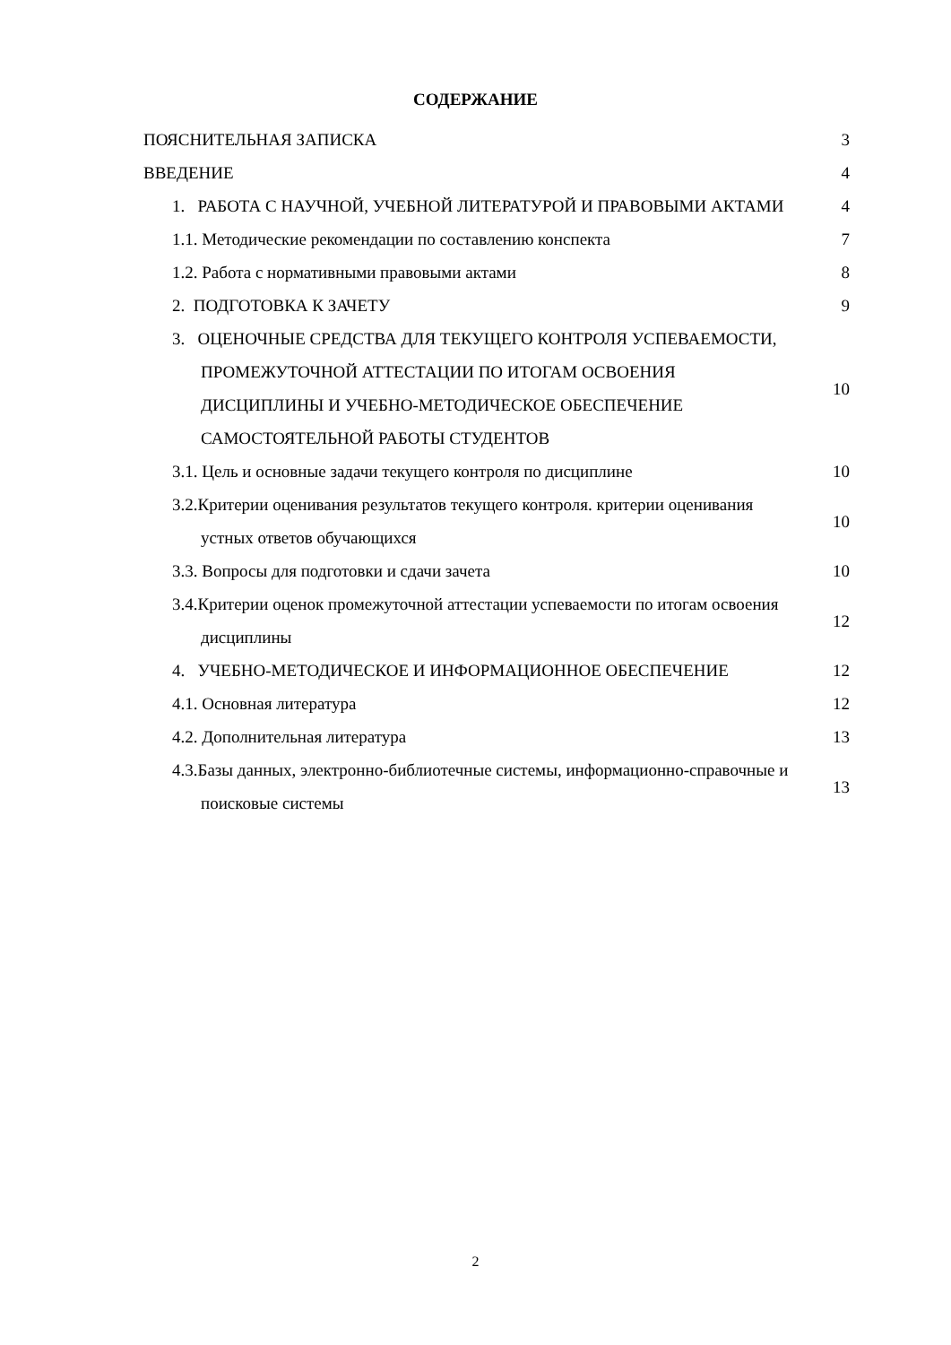СОДЕРЖАНИЕ
| ПОЯСНИТЕЛЬНАЯ ЗАПИСКА | 3 |
| ВВЕДЕНИЕ | 4 |
| 1. РАБОТА С НАУЧНОЙ, УЧЕБНОЙ ЛИТЕРАТУРОЙ И ПРАВОВЫМИ АКТАМИ | 4 |
| 1.1. Методические рекомендации по составлению конспекта | 7 |
| 1.2. Работа с нормативными правовыми актами | 8 |
| 2. ПОДГОТОВКА К ЗАЧЕТУ | 9 |
| 3. ОЦЕНОЧНЫЕ СРЕДСТВА ДЛЯ ТЕКУЩЕГО КОНТРОЛЯ УСПЕВАЕМОСТИ, ПРОМЕЖУТОЧНОЙ АТТЕСТАЦИИ ПО ИТОГАМ ОСВОЕНИЯ ДИСЦИПЛИНЫ И УЧЕБНО-МЕТОДИЧЕСКОЕ ОБЕСПЕЧЕНИЕ САМОСТОЯТЕЛЬНОЙ РАБОТЫ СТУДЕНТОВ | 10 |
| 3.1. Цель и основные задачи текущего контроля по дисциплине | 10 |
| 3.2.Критерии оценивания результатов текущего контроля. критерии оценивания устных ответов обучающихся | 10 |
| 3.3. Вопросы для подготовки и сдачи зачета | 10 |
| 3.4.Критерии оценок промежуточной аттестации успеваемости по итогам освоения дисциплины | 12 |
| 4. УЧЕБНО-МЕТОДИЧЕСКОЕ И ИНФОРМАЦИОННОЕ ОБЕСПЕЧЕНИЕ | 12 |
| 4.1. Основная литература | 12 |
| 4.2. Дополнительная литература | 13 |
| 4.3.Базы данных, электронно-библиотечные системы, информационно-справочные и поисковые системы | 13 |
2